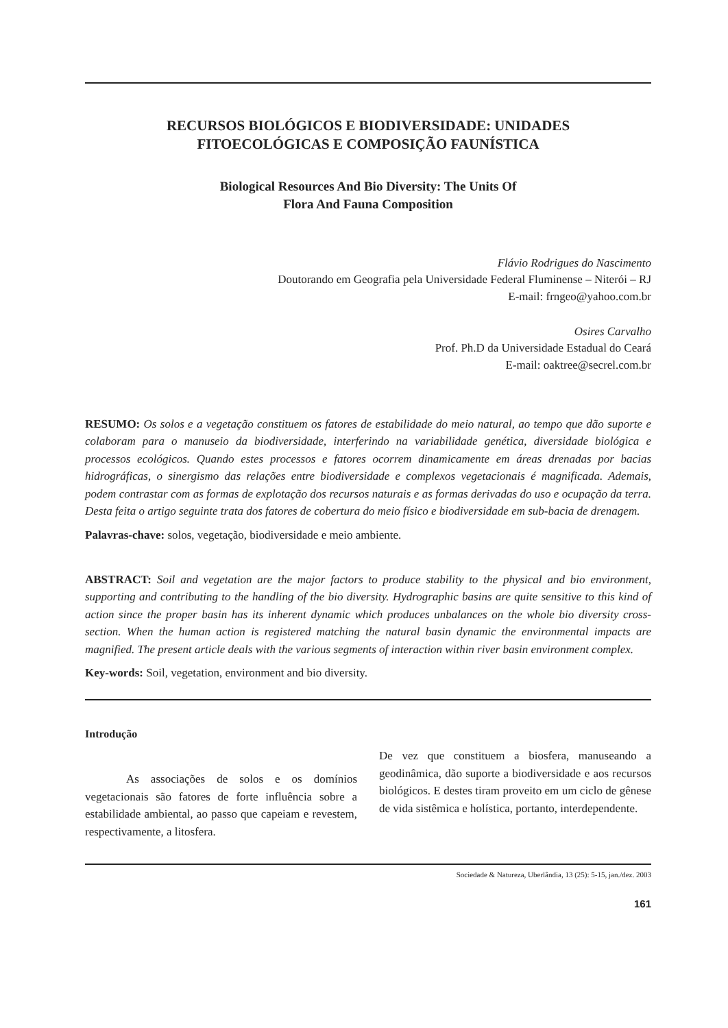RECURSOS BIOLÓGICOS E BIODIVERSIDADE: UNIDADES
FITOECOLÓGICAS E COMPOSIÇÃO FAUNÍSTICA
Biological Resources And Bio Diversity: The Units Of
Flora And Fauna Composition
Flávio Rodrigues do Nascimento
Doutorando em Geografia pela Universidade Federal Fluminense – Niterói – RJ
E-mail: frngeo@yahoo.com.br
Osires Carvalho
Prof. Ph.D da Universidade Estadual do Ceará
E-mail: oaktree@secrel.com.br
RESUMO: Os solos e a vegetação constituem os fatores de estabilidade do meio natural, ao tempo que dão suporte e colaboram para o manuseio da biodiversidade, interferindo na variabilidade genética, diversidade biológica e processos ecológicos. Quando estes processos e fatores ocorrem dinamicamente em áreas drenadas por bacias hidrográficas, o sinergismo das relações entre biodiversidade e complexos vegetacionais é magnificada. Ademais, podem contrastar com as formas de explotação dos recursos naturais e as formas derivadas do uso e ocupação da terra. Desta feita o artigo seguinte trata dos fatores de cobertura do meio físico e biodiversidade em sub-bacia de drenagem.
Palavras-chave: solos, vegetação, biodiversidade e meio ambiente.
ABSTRACT: Soil and vegetation are the major factors to produce stability to the physical and bio environment, supporting and contributing to the handling of the bio diversity. Hydrographic basins are quite sensitive to this kind of action since the proper basin has its inherent dynamic which produces unbalances on the whole bio diversity cross-section. When the human action is registered matching the natural basin dynamic the environmental impacts are magnified. The present article deals with the various segments of interaction within river basin environment complex.
Key-words: Soil, vegetation, environment and bio diversity.
Introdução
As associações de solos e os domínios vegetacionais são fatores de forte influência sobre a estabilidade ambiental, ao passo que capeiam e revestem, respectivamente, a litosfera.
De vez que constituem a biosfera, manuseando a geodinâmica, dão suporte a biodiversidade e aos recursos biológicos. E destes tiram proveito em um ciclo de gênese de vida sistêmica e holística, portanto, interdependente.
Sociedade & Natureza, Uberlândia, 13 (25): 5-15, jan./dez. 2003
161